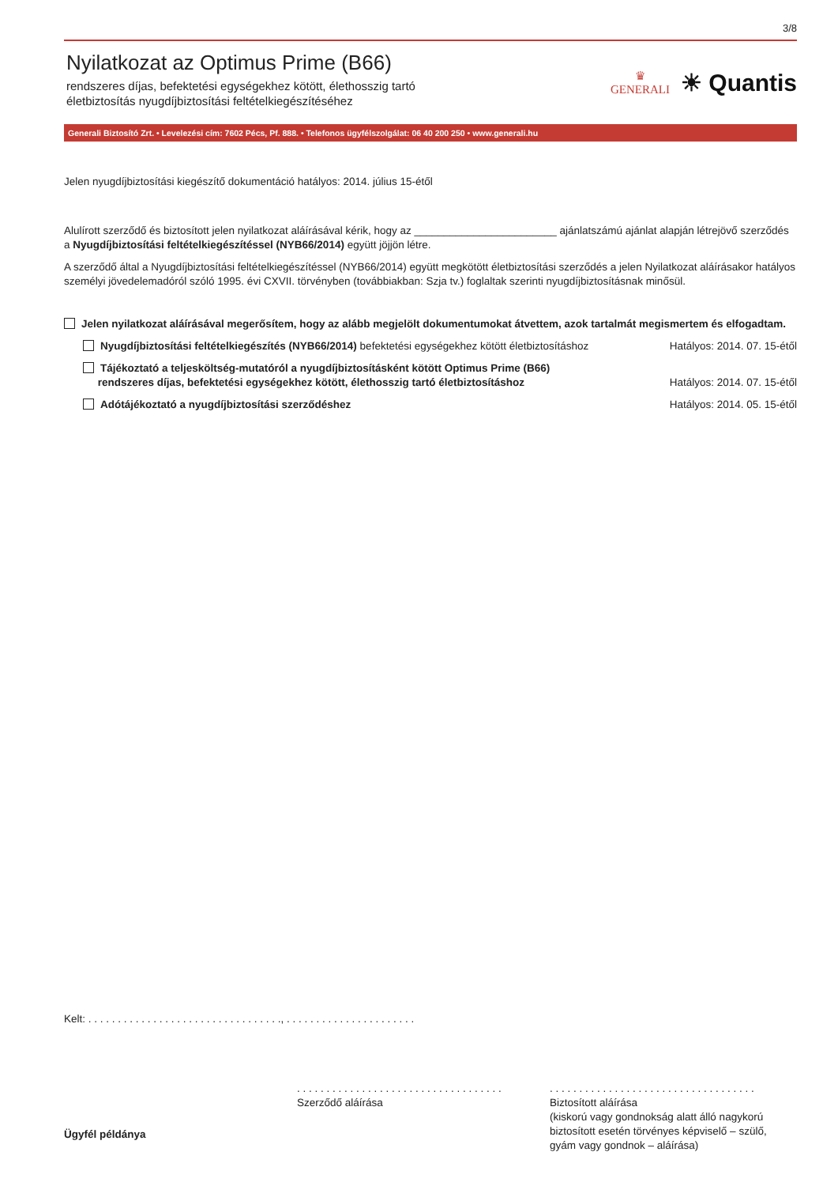3/8
Nyilatkozat az Optimus Prime (B66)
rendszeres díjas, befektetési egységekhez kötött, élethosszig tartó
életbiztosítás nyugdíjbiztosítási feltételkiegészítéséhez
♛
GENERALI
☀ Quantis
Generali Biztosító Zrt. • Levelezési cím: 7602 Pécs, Pf. 888. • Telefonos ügyfélszolgálat: 06 40 200 250 • www.generali.hu
Jelen nyugdíjbiztosítási kiegészítő dokumentáció hatályos: 2014. július 15-étől
Alulírott szerződő és biztosított jelen nyilatkozat aláírásával kérik, hogy az ________________________ ajánlatszámú ajánlat alapján létrejövő szerződés a Nyugdíjbiztosítási feltételkiegészítéssel (NYB66/2014) együtt jöjjön létre.
A szerződő által a Nyugdíjbiztosítási feltételkiegészítéssel (NYB66/2014) együtt megkötött életbiztosítási szerződés a jelen Nyilatkozat aláírásakor hatályos személyi jövedelemadóról szóló 1995. évi CXVII. törvényben (továbbiakban: Szja tv.) foglaltak szerinti nyugdíjbiztosításnak minősül.
Jelen nyilatkozat aláírásával megerősítem, hogy az alább megjelölt dokumentumokat átvettem, azok tartalmát megismertem és elfogadtam.
Nyugdíjbiztosítási feltételkiegészítés (NYB66/2014) befektetési egységekhez kötött életbiztosításhoz Hatályos: 2014. 07. 15-étől
Tájékoztató a teljesköltség-mutatóról a nyugdíjbiztosításként kötött Optimus Prime (B66)
rendszeres díjas, befektetési egységekhez kötött, élethosszig tartó életbiztosításhoz Hatályos: 2014. 07. 15-étől
Adótájékoztató a nyugdíjbiztosítási szerződéshez Hatályos: 2014. 05. 15-étől
Kelt: . . . . . . . . . . . . . . . . . . . . . . . . . . . . . . . . ., . . . . . . . . . . . . . . . . . . . . . .
Ügyfél példánya
. . . . . . . . . . . . . . . . . . . . . . . . . . . . . . . . . . .
Szerződő aláírása
. . . . . . . . . . . . . . . . . . . . . . . . . . . . . . . . . . .
Biztosított aláírása
(kiskorú vagy gondnokság alatt álló nagykorú
biztosított esetén törvényes képviselő – szülő,
gyám vagy gondnok – aláírása)